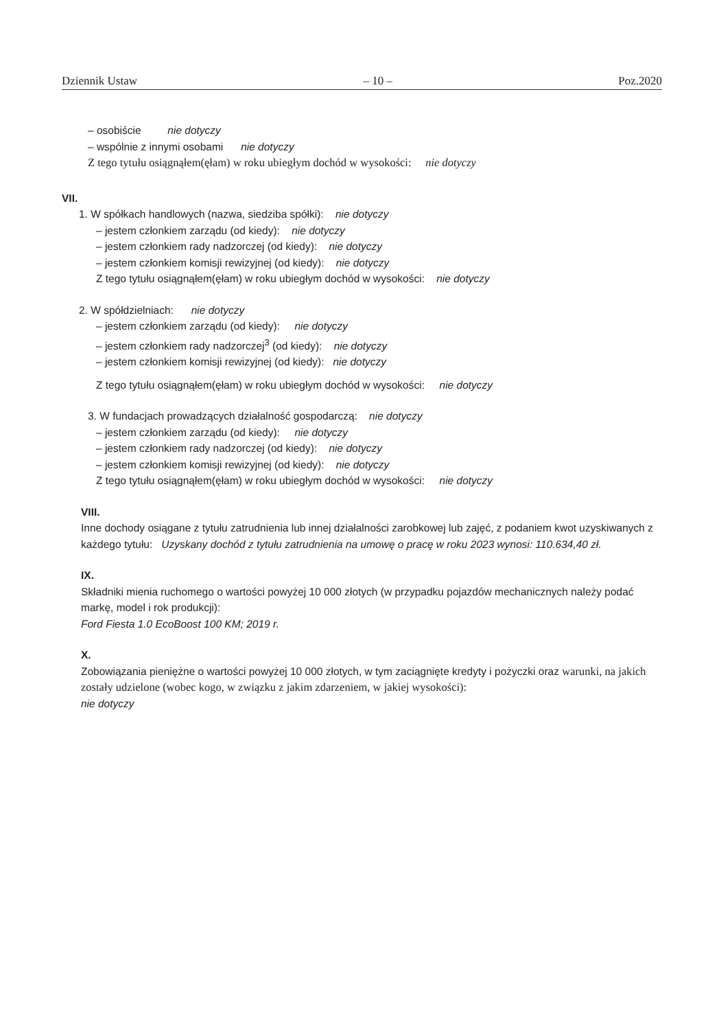Dziennik Ustaw – 10 – Poz.2020
– osobiście nie dotyczy
– wspólnie z innymi osobami nie dotyczy
Z tego tytułu osiągnąłem(ęłam) w roku ubiegłym dochód w wysokości: nie dotyczy
VII.
1. W spółkach handlowych (nazwa, siedziba spółki): nie dotyczy
– jestem członkiem zarządu (od kiedy): nie dotyczy
– jestem członkiem rady nadzorczej (od kiedy): nie dotyczy
– jestem członkiem komisji rewizyjnej (od kiedy): nie dotyczy
Z tego tytułu osiągnąłem(ęłam) w roku ubiegłym dochód w wysokości: nie dotyczy
2. W spółdzielniach: nie dotyczy
– jestem członkiem zarządu (od kiedy): nie dotyczy
– jestem członkiem rady nadzorczej<sup>3</sup> (od kiedy): nie dotyczy
– jestem członkiem komisji rewizyjnej (od kiedy): nie dotyczy
Z tego tytułu osiągnąłem(ęłam) w roku ubiegłym dochód w wysokości: nie dotyczy
3. W fundacjach prowadzących działalność gospodarczą: nie dotyczy
– jestem członkiem zarządu (od kiedy): nie dotyczy
– jestem członkiem rady nadzorczej (od kiedy): nie dotyczy
– jestem członkiem komisji rewizyjnej (od kiedy): nie dotyczy
Z tego tytułu osiągnąłem(ęłam) w roku ubiegłym dochód w wysokości: nie dotyczy
VIII.
Inne dochody osiągane z tytułu zatrudnienia lub innej działalności zarobkowej lub zajęć, z podaniem kwot uzyskiwanych z każdego tytułu: Uzyskany dochód z tytułu zatrudnienia na umowę o pracę w roku 2023 wynosi: 110.634,40 zł.
IX.
Składniki mienia ruchomego o wartości powyżej 10 000 złotych (w przypadku pojazdów mechanicznych należy podać markę, model i rok produkcji):
Ford Fiesta 1.0 EcoBoost 100 KM; 2019 r.
X.
Zobowiązania pieniężne o wartości powyżej 10 000 złotych, w tym zaciągnięte kredyty i pożyczki oraz warunki, na jakich zostały udzielone (wobec kogo, w związku z jakim zdarzeniem, w jakiej wysokości):
nie dotyczy